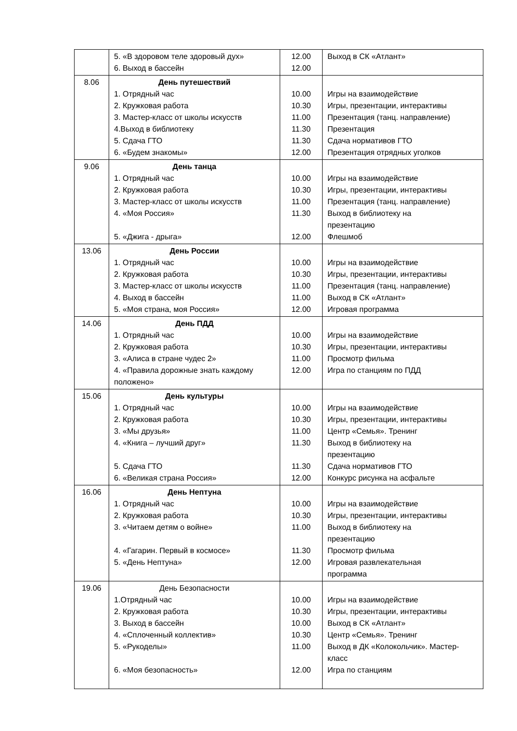| | 5. «В здоровом теле здоровый дух» 6. Выход в бассейн | 12.00 12.00 | Выход в СК «Атлант» |
| 8.06 | День путешествий 1. Отрядный час 2. Кружковая работа 3. Мастер-класс от школы искусств 4.Выход в библиотеку 5. Сдача ГТО 6. «Будем знакомы» | 10.00 10.30 11.00 11.30 11.30 12.00 | Игры на взаимодействие Игры, презентации, интерактивы Презентация (танц. направление) Презентация Сдача нормативов ГТО Презентация отрядных уголков |
| 9.06 | День танца 1. Отрядный час 2. Кружковая работа 3. Мастер-класс от школы искусств 4. «Моя Россия» 5. «Джига - дрыга» | 10.00 10.30 11.00 11.30 12.00 | Игры на взаимодействие Игры, презентации, интерактивы Презентация (танц. направление) Выход в библиотеку на презентацию Флешмоб |
| 13.06 | День России 1. Отрядный час 2. Кружковая работа 3. Мастер-класс от школы искусств 4. Выход в бассейн 5. «Моя страна, моя Россия» | 10.00 10.30 11.00 11.00 12.00 | Игры на взаимодействие Игры, презентации, интерактивы Презентация (танц. направление) Выход в СК «Атлант» Игровая программа |
| 14.06 | День ПДД 1. Отрядный час 2. Кружковая работа 3. «Алиса в стране чудес 2» 4. «Правила дорожные знать каждому положено» | 10.00 10.30 11.00 12.00 | Игры на взаимодействие Игры, презентации, интерактивы Просмотр фильма Игра по станциям по ПДД |
| 15.06 | День культуры 1. Отрядный час 2. Кружковая работа 3. «Мы друзья» 4. «Книга – лучший друг» 5. Сдача ГТО 6. «Великая страна Россия» | 10.00 10.30 11.00 11.30 11.30 12.00 | Игры на взаимодействие Игры, презентации, интерактивы Центр «Семья». Тренинг Выход в библиотеку на презентацию Сдача нормативов ГТО Конкурс рисунка на асфальте |
| 16.06 | День Нептуна 1. Отрядный час 2. Кружковая работа 3. «Читаем детям о войне» 4. «Гагарин. Первый в космосе» 5. «День Нептуна» | 10.00 10.30 11.00 11.30 12.00 | Игры на взаимодействие Игры, презентации, интерактивы Выход в библиотеку на презентацию Просмотр фильма Игровая развлекательная программа |
| 19.06 | День Безопасности 1.Отрядный час 2. Кружковая работа 3. Выход в бассейн 4. «Сплоченный коллектив» 5. «Рукоделы» 6. «Моя безопасность» | 10.00 10.30 10.00 10.30 11.00 12.00 | Игры на взаимодействие Игры, презентации, интерактивы Выход в СК «Атлант» Центр «Семья». Тренинг Выход в ДК «Колокольчик». Мастер-класс Игра по станциям |